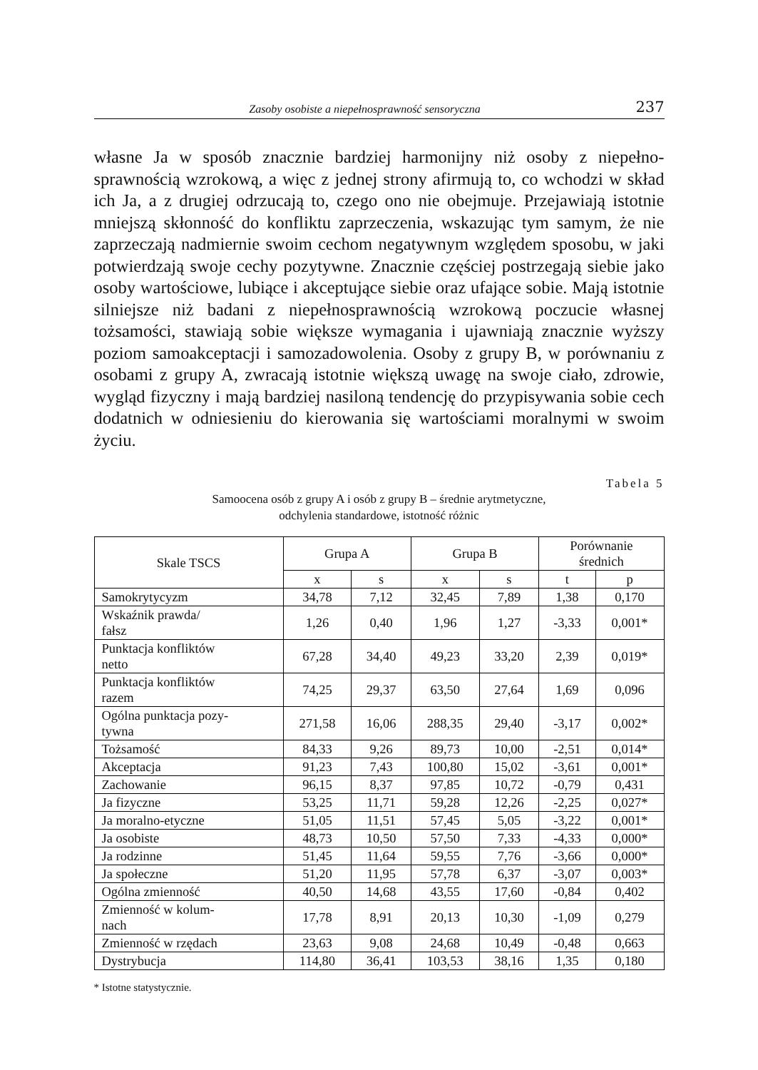Zasoby osobiste a niepełnosprawność sensoryczna 237
własne Ja w sposób znacznie bardziej harmonijny niż osoby z niepełno­sprawnością wzrokową, a więc z jednej strony afirmują to, co wchodzi w skład ich Ja, a z drugiej odrzucają to, czego ono nie obejmuje. Przejawiają istotnie mniejszą skłonność do konfliktu zaprzeczenia, wskazując tym samym, że nie zaprzeczają nadmiernie swoim cechom negatywnym względem sposobu, w jaki potwierdzają swoje cechy pozytywne. Znacznie częściej postrzegają siebie jako osoby wartościowe, lubiące i akceptujące siebie oraz ufające sobie. Mają istotnie silniejsze niż badani z niepełnosprawnością wzrokową poczucie własnej tożsamości, stawiają sobie większe wymagania i ujawniają znacznie wyższy poziom samoakceptacji i samozadowolenia. Osoby z grupy B, w porównaniu z osobami z grupy A, zwracają istotnie większą uwagę na swoje ciało, zdrowie, wygląd fizyczny i mają bardziej nasiloną tendencję do przypisywania sobie cech dodatnich w odniesieniu do kierowania się wartościami moralnymi w swoim życiu.
Tabela 5
Samoocena osób z grupy A i osób z grupy B – średnie arytmetyczne,
odchylenia standardowe, istotność różnic
| Skale TSCS | Grupa A | | Grupa B | | Porównanie średnich | |
| --- | --- | --- | --- | --- | --- | --- |
| | x | s | x | s | t | p |
| Samokrytycyzm | 34,78 | 7,12 | 32,45 | 7,89 | 1,38 | 0,170 |
| Wskaźnik prawda/ fałsz | 1,26 | 0,40 | 1,96 | 1,27 | -3,33 | 0,001* |
| Punktacja konfliktów netto | 67,28 | 34,40 | 49,23 | 33,20 | 2,39 | 0,019* |
| Punktacja konfliktów razem | 74,25 | 29,37 | 63,50 | 27,64 | 1,69 | 0,096 |
| Ogólna punktacja pozy- tywna | 271,58 | 16,06 | 288,35 | 29,40 | -3,17 | 0,002* |
| Tożsamość | 84,33 | 9,26 | 89,73 | 10,00 | -2,51 | 0,014* |
| Akceptacja | 91,23 | 7,43 | 100,80 | 15,02 | -3,61 | 0,001* |
| Zachowanie | 96,15 | 8,37 | 97,85 | 10,72 | -0,79 | 0,431 |
| Ja fizyczne | 53,25 | 11,71 | 59,28 | 12,26 | -2,25 | 0,027* |
| Ja moralno-etyczne | 51,05 | 11,51 | 57,45 | 5,05 | -3,22 | 0,001* |
| Ja osobiste | 48,73 | 10,50 | 57,50 | 7,33 | -4,33 | 0,000* |
| Ja rodzinne | 51,45 | 11,64 | 59,55 | 7,76 | -3,66 | 0,000* |
| Ja społeczne | 51,20 | 11,95 | 57,78 | 6,37 | -3,07 | 0,003* |
| Ogólna zmienność | 40,50 | 14,68 | 43,55 | 17,60 | -0,84 | 0,402 |
| Zmienność w kolum- nach | 17,78 | 8,91 | 20,13 | 10,30 | -1,09 | 0,279 |
| Zmienność w rzędach | 23,63 | 9,08 | 24,68 | 10,49 | -0,48 | 0,663 |
| Dystrybucja | 114,80 | 36,41 | 103,53 | 38,16 | 1,35 | 0,180 |
* Istotne statystycznie.